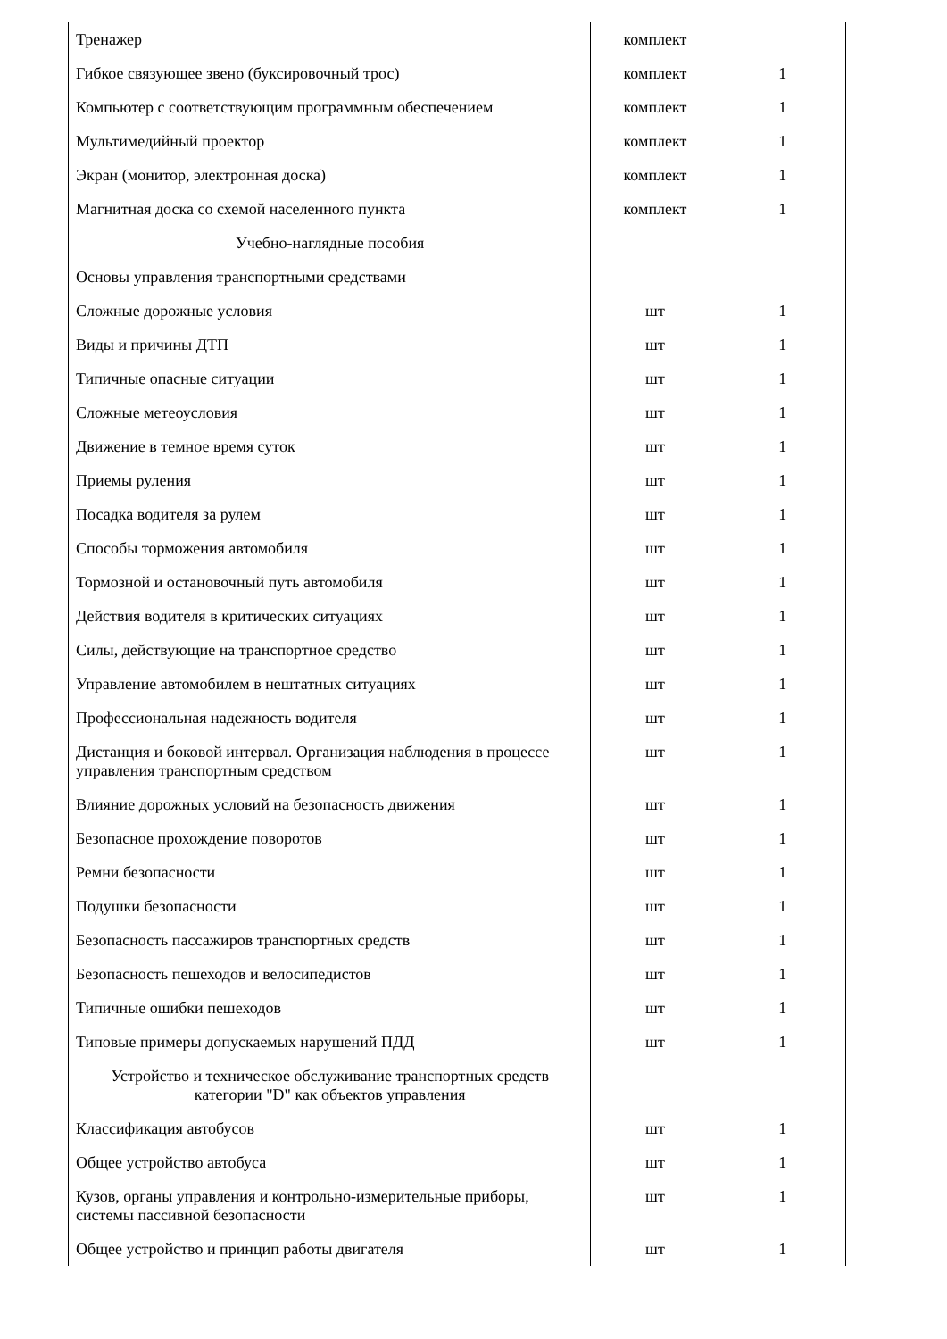| Тренажер | комплект | |
| Гибкое связующее звено (буксировочный трос) | комплект | 1 |
| Компьютер с соответствующим программным обеспечением | комплект | 1 |
| Мультимедийный проектор | комплект | 1 |
| Экран (монитор, электронная доска) | комплект | 1 |
| Магнитная доска со схемой населенного пункта | комплект | 1 |
| Учебно-наглядные пособия | | |
| Основы управления транспортными средствами | | |
| Сложные дорожные условия | шт | 1 |
| Виды и причины ДТП | шт | 1 |
| Типичные опасные ситуации | шт | 1 |
| Сложные метеоусловия | шт | 1 |
| Движение в темное время суток | шт | 1 |
| Приемы руления | шт | 1 |
| Посадка водителя за рулем | шт | 1 |
| Способы торможения автомобиля | шт | 1 |
| Тормозной и остановочный путь автомобиля | шт | 1 |
| Действия водителя в критических ситуациях | шт | 1 |
| Силы, действующие на транспортное средство | шт | 1 |
| Управление автомобилем в нештатных ситуациях | шт | 1 |
| Профессиональная надежность водителя | шт | 1 |
| Дистанция и боковой интервал. Организация наблюдения в процессе управления транспортным средством | шт | 1 |
| Влияние дорожных условий на безопасность движения | шт | 1 |
| Безопасное прохождение поворотов | шт | 1 |
| Ремни безопасности | шт | 1 |
| Подушки безопасности | шт | 1 |
| Безопасность пассажиров транспортных средств | шт | 1 |
| Безопасность пешеходов и велосипедистов | шт | 1 |
| Типичные ошибки пешеходов | шт | 1 |
| Типовые примеры допускаемых нарушений ПДД | шт | 1 |
| Устройство и техническое обслуживание транспортных средств категории "D" как объектов управления | | |
| Классификация автобусов | шт | 1 |
| Общее устройство автобуса | шт | 1 |
| Кузов, органы управления и контрольно-измерительные приборы, системы пассивной безопасности | шт | 1 |
| Общее устройство и принцип работы двигателя | шт | 1 |